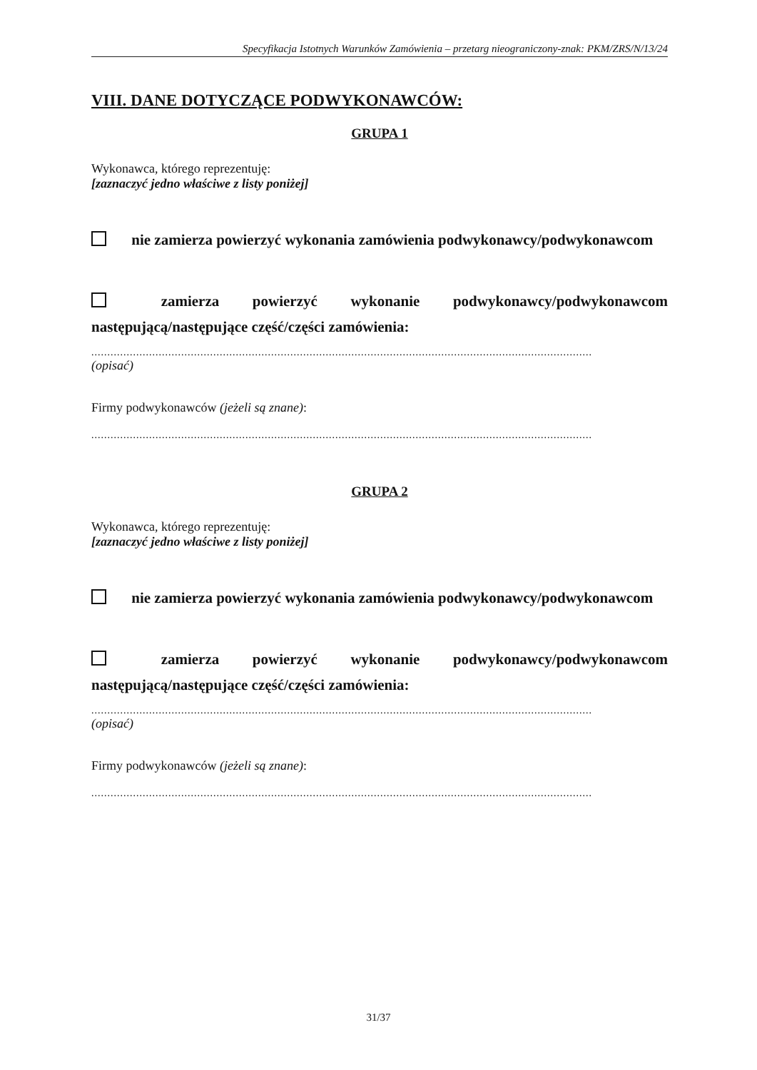Specyfikacja Istotnych Warunków Zamówienia – przetarg nieograniczony-znak: PKM/ZRS/N/13/24
VIII. DANE DOTYCZĄCE PODWYKONAWCÓW:
GRUPA 1
Wykonawca, którego reprezentuję:
[zaznaczyć jedno właściwe z listy poniżej]
nie zamierza powierzyć wykonania zamówienia podwykonawcy/podwykonawcom
zamierza powierzyć wykonanie podwykonawcy/podwykonawcom następującą/następujące część/części zamówienia:
............................................................................................................................................................
(opisać)
Firmy podwykonawców (jeżeli są znane):
............................................................................................................................................................
GRUPA 2
Wykonawca, którego reprezentuję:
[zaznaczyć jedno właściwe z listy poniżej]
nie zamierza powierzyć wykonania zamówienia podwykonawcy/podwykonawcom
zamierza powierzyć wykonanie podwykonawcy/podwykonawcom następującą/następujące część/części zamówienia:
............................................................................................................................................................
(opisać)
Firmy podwykonawców (jeżeli są znane):
............................................................................................................................................................
31/37